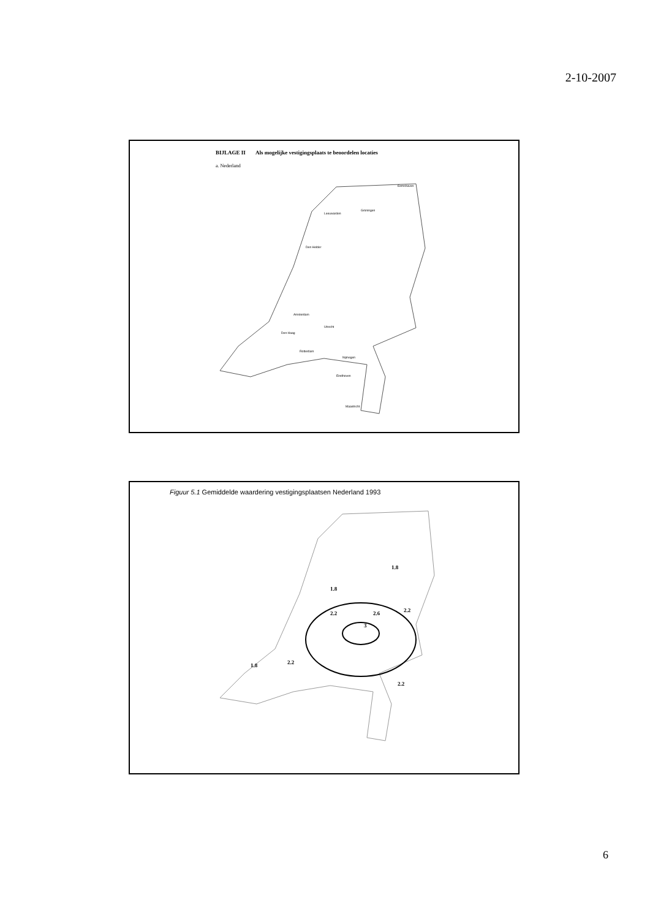2-10-2007
BIJLAGE II Als mogelijke vestigingsplaats te beoordelen locaties
a. Nederland
Eemshaven
Groningen
Leeuwarden
Den Helder
Amsterdam
Den Haag
Rotterdam
Utrecht
Nijmegen
Eindhoven
Maastricht
Figuur 5.1 Gemiddelde waardering vestigingsplaatsen Nederland 1993
1.8
1.8
2.2
2.6
3
2.2
1.8
2.2
2.2
6